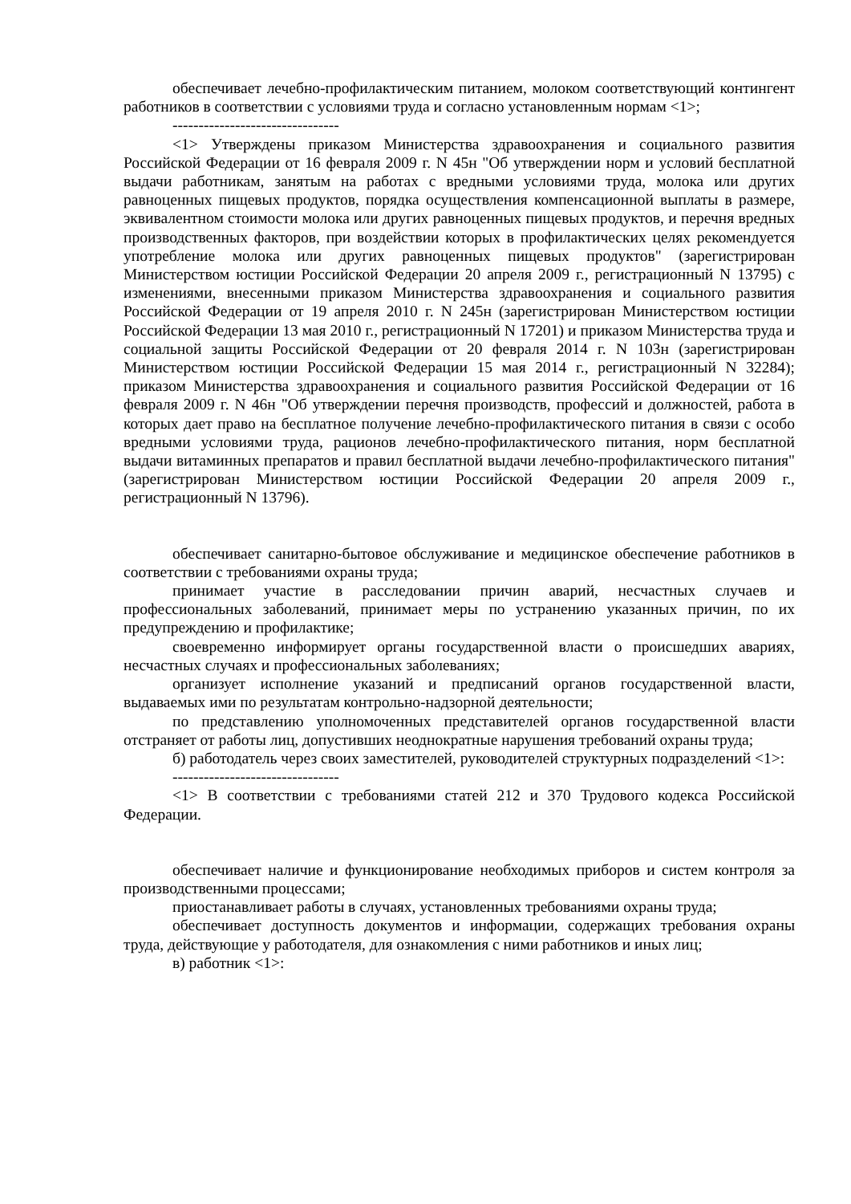обеспечивает лечебно-профилактическим питанием, молоком соответствующий контингент работников в соответствии с условиями труда и согласно установленным нормам <1>;
--------------------------------
<1> Утверждены приказом Министерства здравоохранения и социального развития Российской Федерации от 16 февраля 2009 г. N 45н "Об утверждении норм и условий бесплатной выдачи работникам, занятым на работах с вредными условиями труда, молока или других равноценных пищевых продуктов, порядка осуществления компенсационной выплаты в размере, эквивалентном стоимости молока или других равноценных пищевых продуктов, и перечня вредных производственных факторов, при воздействии которых в профилактических целях рекомендуется употребление молока или других равноценных пищевых продуктов" (зарегистрирован Министерством юстиции Российской Федерации 20 апреля 2009 г., регистрационный N 13795) с изменениями, внесенными приказом Министерства здравоохранения и социального развития Российской Федерации от 19 апреля 2010 г. N 245н (зарегистрирован Министерством юстиции Российской Федерации 13 мая 2010 г., регистрационный N 17201) и приказом Министерства труда и социальной защиты Российской Федерации от 20 февраля 2014 г. N 103н (зарегистрирован Министерством юстиции Российской Федерации 15 мая 2014 г., регистрационный N 32284); приказом Министерства здравоохранения и социального развития Российской Федерации от 16 февраля 2009 г. N 46н "Об утверждении перечня производств, профессий и должностей, работа в которых дает право на бесплатное получение лечебно-профилактического питания в связи с особо вредными условиями труда, рационов лечебно-профилактического питания, норм бесплатной выдачи витаминных препаратов и правил бесплатной выдачи лечебно-профилактического питания" (зарегистрирован Министерством юстиции Российской Федерации 20 апреля 2009 г., регистрационный N 13796).
обеспечивает санитарно-бытовое обслуживание и медицинское обеспечение работников в соответствии с требованиями охраны труда;
принимает участие в расследовании причин аварий, несчастных случаев и профессиональных заболеваний, принимает меры по устранению указанных причин, по их предупреждению и профилактике;
своевременно информирует органы государственной власти о происшедших авариях, несчастных случаях и профессиональных заболеваниях;
организует исполнение указаний и предписаний органов государственной власти, выдаваемых ими по результатам контрольно-надзорной деятельности;
по представлению уполномоченных представителей органов государственной власти отстраняет от работы лиц, допустивших неоднократные нарушения требований охраны труда;
б) работодатель через своих заместителей, руководителей структурных подразделений <1>:
--------------------------------
<1> В соответствии с требованиями статей 212 и 370 Трудового кодекса Российской Федерации.
обеспечивает наличие и функционирование необходимых приборов и систем контроля за производственными процессами;
приостанавливает работы в случаях, установленных требованиями охраны труда;
обеспечивает доступность документов и информации, содержащих требования охраны труда, действующие у работодателя, для ознакомления с ними работников и иных лиц;
в) работник <1>: